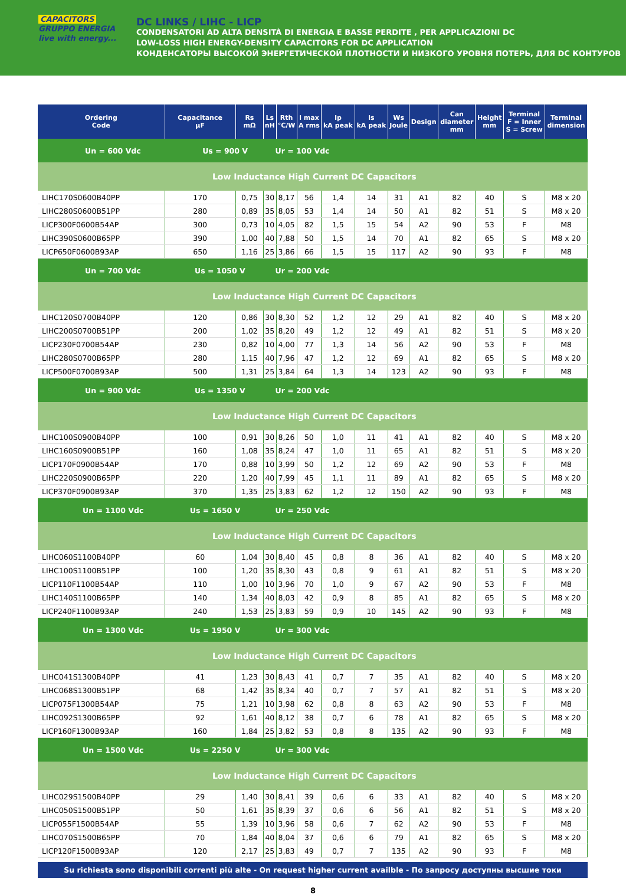CAPACITORS GRUPPO ENERGIA
live with energy...
DC LINKS / LIHC - LICP
CONDENSATORI AD ALTA DENSITÀ DI ENERGIA E BASSE PERDITE , PER APPLICAZIONI DC
LOW-LOSS HIGH ENERGY-DENSITY CAPACITORS FOR DC APPLICATION
КОНДЕНСАТОРЫ ВЫСОКОЙ ЭНЕРГЕТИЧЕСКОЙ ПЛОТНОСТИ И НИЗКОГО УРОВНЯ ПОТЕРЬ, ДЛЯ DC КОНТУРОВ
| Ordering Code | Capacitance µF | Rs mΩ | Ls nH | Rth °C/W | I max A rms | Ip kA peak | Is kA peak | Ws Joule | Design | Can diameter mm | Height mm | Terminal F = Inner S = Screw | Terminal dimension |
| --- | --- | --- | --- | --- | --- | --- | --- | --- | --- | --- | --- | --- | --- |
| Un = 600 Vdc Us = 900 V | | | Ur = 100 Vdc | | | | | | | | | | |
| Low Inductance High Current DC Capacitors | | | | | | | | | | | | | |
| LIHC170S0600B40PP | 170 | 0,75 | 30 | 8,17 | 56 | 1,4 | 14 | 31 | A1 | 82 | 40 | S | M8 x 20 |
| LIHC280S0600B51PP | 280 | 0,89 | 35 | 8,05 | 53 | 1,4 | 14 | 50 | A1 | 82 | 51 | S | M8 x 20 |
| LICP300F0600B54AP | 300 | 0,73 | 10 | 4,05 | 82 | 1,5 | 15 | 54 | A2 | 90 | 53 | F | M8 |
| LIHC390S0600B65PP | 390 | 1,00 | 40 | 7,88 | 50 | 1,5 | 14 | 70 | A1 | 82 | 65 | S | M8 x 20 |
| LICP650F0600B93AP | 650 | 1,16 | 25 | 3,86 | 66 | 1,5 | 15 | 117 | A2 | 90 | 93 | F | M8 |
| Un = 700 Vdc Us = 1050 V | | | Ur = 200 Vdc | | | | | | | | | | |
| Low Inductance High Current DC Capacitors | | | | | | | | | | | | | |
| LIHC120S0700B40PP | 120 | 0,86 | 30 | 8,30 | 52 | 1,2 | 12 | 29 | A1 | 82 | 40 | S | M8 x 20 |
| LIHC200S0700B51PP | 200 | 1,02 | 35 | 8,20 | 49 | 1,2 | 12 | 49 | A1 | 82 | 51 | S | M8 x 20 |
| LICP230F0700B54AP | 230 | 0,82 | 10 | 4,00 | 77 | 1,3 | 14 | 56 | A2 | 90 | 53 | F | M8 |
| LIHC280S0700B65PP | 280 | 1,15 | 40 | 7,96 | 47 | 1,2 | 12 | 69 | A1 | 82 | 65 | S | M8 x 20 |
| LICP500F0700B93AP | 500 | 1,31 | 25 | 3,84 | 64 | 1,3 | 14 | 123 | A2 | 90 | 93 | F | M8 |
| Un = 900 Vdc Us = 1350 V | | | Ur = 200 Vdc | | | | | | | | | | |
| Low Inductance High Current DC Capacitors | | | | | | | | | | | | | |
| LIHC100S0900B40PP | 100 | 0,91 | 30 | 8,26 | 50 | 1,0 | 11 | 41 | A1 | 82 | 40 | S | M8 x 20 |
| LIHC160S0900B51PP | 160 | 1,08 | 35 | 8,24 | 47 | 1,0 | 11 | 65 | A1 | 82 | 51 | S | M8 x 20 |
| LICP170F0900B54AP | 170 | 0,88 | 10 | 3,99 | 50 | 1,2 | 12 | 69 | A2 | 90 | 53 | F | M8 |
| LIHC220S0900B65PP | 220 | 1,20 | 40 | 7,99 | 45 | 1,1 | 11 | 89 | A1 | 82 | 65 | S | M8 x 20 |
| LICP370F0900B93AP | 370 | 1,35 | 25 | 3,83 | 62 | 1,2 | 12 | 150 | A2 | 90 | 93 | F | M8 |
| Un = 1100 Vdc Us = 1650 V | | | Ur = 250 Vdc | | | | | | | | | | |
| Low Inductance High Current DC Capacitors | | | | | | | | | | | | | |
| LIHC060S1100B40PP | 60 | 1,04 | 30 | 8,40 | 45 | 0,8 | 8 | 36 | A1 | 82 | 40 | S | M8 x 20 |
| LIHC100S1100B51PP | 100 | 1,20 | 35 | 8,30 | 43 | 0,8 | 9 | 61 | A1 | 82 | 51 | S | M8 x 20 |
| LICP110F1100B54AP | 110 | 1,00 | 10 | 3,96 | 70 | 1,0 | 9 | 67 | A2 | 90 | 53 | F | M8 |
| LIHC140S1100B65PP | 140 | 1,34 | 40 | 8,03 | 42 | 0,9 | 8 | 85 | A1 | 82 | 65 | S | M8 x 20 |
| LICP240F1100B93AP | 240 | 1,53 | 25 | 3,83 | 59 | 0,9 | 10 | 145 | A2 | 90 | 93 | F | M8 |
| Un = 1300 Vdc Us = 1950 V | | | Ur = 300 Vdc | | | | | | | | | | |
| Low Inductance High Current DC Capacitors | | | | | | | | | | | | | |
| LIHC041S1300B40PP | 41 | 1,23 | 30 | 8,43 | 41 | 0,7 | 7 | 35 | A1 | 82 | 40 | S | M8 x 20 |
| LIHC068S1300B51PP | 68 | 1,42 | 35 | 8,34 | 40 | 0,7 | 7 | 57 | A1 | 82 | 51 | S | M8 x 20 |
| LICP075F1300B54AP | 75 | 1,21 | 10 | 3,98 | 62 | 0,8 | 8 | 63 | A2 | 90 | 53 | F | M8 |
| LIHC092S1300B65PP | 92 | 1,61 | 40 | 8,12 | 38 | 0,7 | 6 | 78 | A1 | 82 | 65 | S | M8 x 20 |
| LICP160F1300B93AP | 160 | 1,84 | 25 | 3,82 | 53 | 0,8 | 8 | 135 | A2 | 90 | 93 | F | M8 |
| Un = 1500 Vdc Us = 2250 V | | | Ur = 300 Vdc | | | | | | | | | | |
| Low Inductance High Current DC Capacitors | | | | | | | | | | | | | |
| LIHC029S1500B40PP | 29 | 1,40 | 30 | 8,41 | 39 | 0,6 | 6 | 33 | A1 | 82 | 40 | S | M8 x 20 |
| LIHC050S1500B51PP | 50 | 1,61 | 35 | 8,39 | 37 | 0,6 | 6 | 56 | A1 | 82 | 51 | S | M8 x 20 |
| LICP055F1500B54AP | 55 | 1,39 | 10 | 3,96 | 58 | 0,6 | 7 | 62 | A2 | 90 | 53 | F | M8 |
| LIHC070S1500B65PP | 70 | 1,84 | 40 | 8,04 | 37 | 0,6 | 6 | 79 | A1 | 82 | 65 | S | M8 x 20 |
| LICP120F1500B93AP | 120 | 2,17 | 25 | 3,83 | 49 | 0,7 | 7 | 135 | A2 | 90 | 93 | F | M8 |
Su richiesta sono disponibili correnti più alte - On request higher current availble - По запросу доступны высшие токи
8